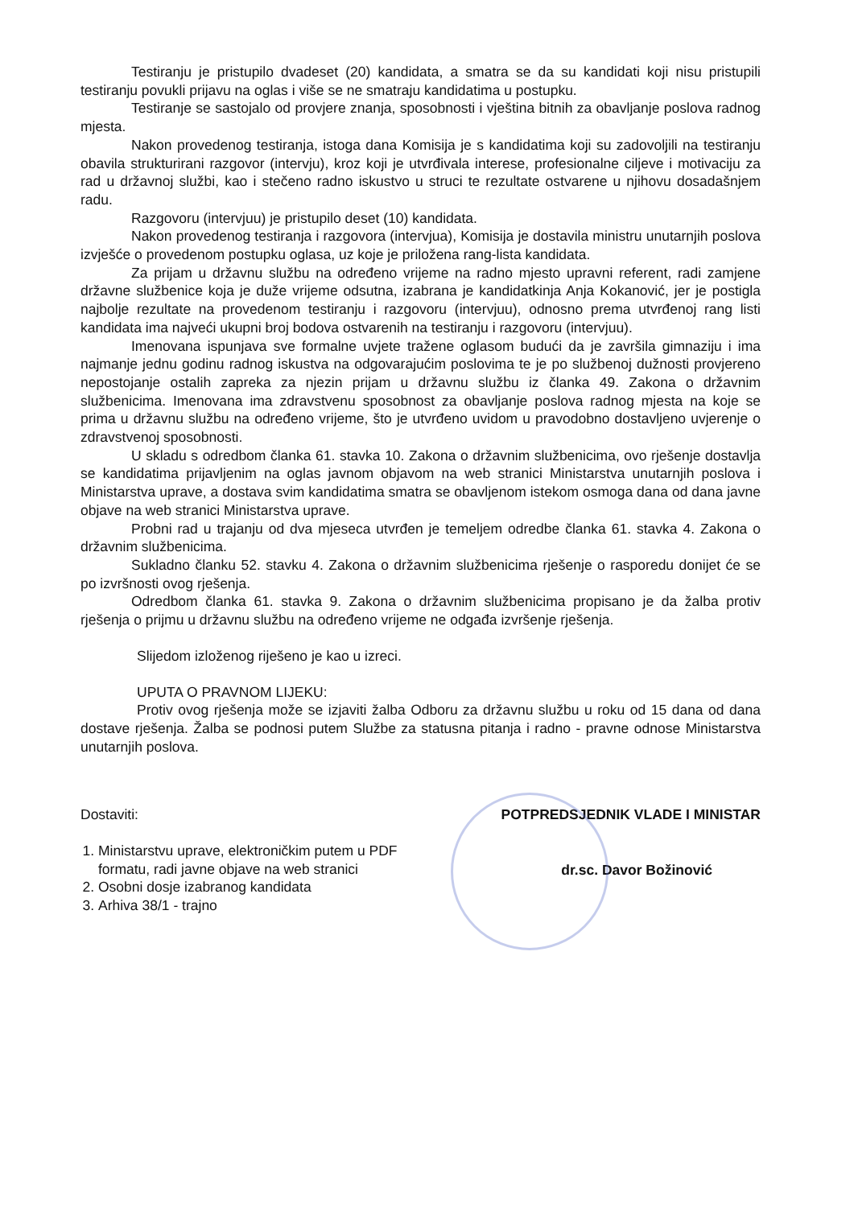Testiranju je pristupilo dvadeset (20) kandidata, a smatra se da su kandidati koji nisu pristupili testiranju povukli prijavu na oglas i više se ne smatraju kandidatima u postupku.
Testiranje se sastojalo od provjere znanja, sposobnosti i vještina bitnih za obavljanje poslova radnog mjesta.
Nakon provedenog testiranja, istoga dana Komisija je s kandidatima koji su zadovoljili na testiranju obavila strukturirani razgovor (intervju), kroz koji je utvrđivala interese, profesionalne ciljeve i motivaciju za rad u državnoj službi, kao i stečeno radno iskustvo u struci te rezultate ostvarene u njihovu dosadašnjem radu.
Razgovoru (intervjuu) je pristupilo deset (10) kandidata.
Nakon provedenog testiranja i razgovora (intervjua), Komisija je dostavila ministru unutarnjih poslova izvješće o provedenom postupku oglasa, uz koje je priložena rang-lista kandidata.
Za prijam u državnu službu na određeno vrijeme na radno mjesto upravni referent, radi zamjene državne službenice koja je duže vrijeme odsutna, izabrana je kandidatkinja Anja Kokanović, jer je postigla najbolje rezultate na provedenom testiranju i razgovoru (intervjuu), odnosno prema utvrđenoj rang listi kandidata ima najveći ukupni broj bodova ostvarenih na testiranju i razgovoru (intervjuu).
Imenovana ispunjava sve formalne uvjete tražene oglasom budući da je završila gimnaziju i ima najmanje jednu godinu radnog iskustva na odgovarajućim poslovima te je po službenoj dužnosti provjereno nepostojanje ostalih zapreka za njezin prijam u državnu službu iz članka 49. Zakona o državnim službenicima. Imenovana ima zdravstvenu sposobnost za obavljanje poslova radnog mjesta na koje se prima u državnu službu na određeno vrijeme, što je utvrđeno uvidom u pravodobno dostavljeno uvjerenje o zdravstvenoj sposobnosti.
U skladu s odredbom članka 61. stavka 10. Zakona o državnim službenicima, ovo rješenje dostavlja se kandidatima prijavljenim na oglas javnom objavom na web stranici Ministarstva unutarnjih poslova i Ministarstva uprave, a dostava svim kandidatima smatra se obavljenom istekom osmoga dana od dana javne objave na web stranici Ministarstva uprave.
Probni rad u trajanju od dva mjeseca utvrđen je temeljem odredbe članka 61. stavka 4. Zakona o državnim službenicima.
Sukladno članku 52. stavku 4. Zakona o državnim službenicima rješenje o rasporedu donijet će se po izvršnosti ovog rješenja.
Odredbom članka 61. stavka 9. Zakona o državnim službenicima propisano je da žalba protiv rješenja o prijmu u državnu službu na određeno vrijeme ne odgađa izvršenje rješenja.
Slijedom izloženog riješeno je kao u izreci.
UPUTA O PRAVNOM LIJEKU:
Protiv ovog rješenja može se izjaviti žalba Odboru za državnu službu u roku od 15 dana od dana dostave rješenja. Žalba se podnosi putem Službe za statusna pitanja i radno - pravne odnose Ministarstva unutarnjih poslova.
Dostaviti:
1. Ministarstvu uprave, elektroničkim putem u PDF formatu, radi javne objave na web stranici
2. Osobni dosje izabranog kandidata
3. Arhiva 38/1 - trajno
POTPREDSJEDNIK VLADE I MINISTAR
dr.sc. Davor Božinović